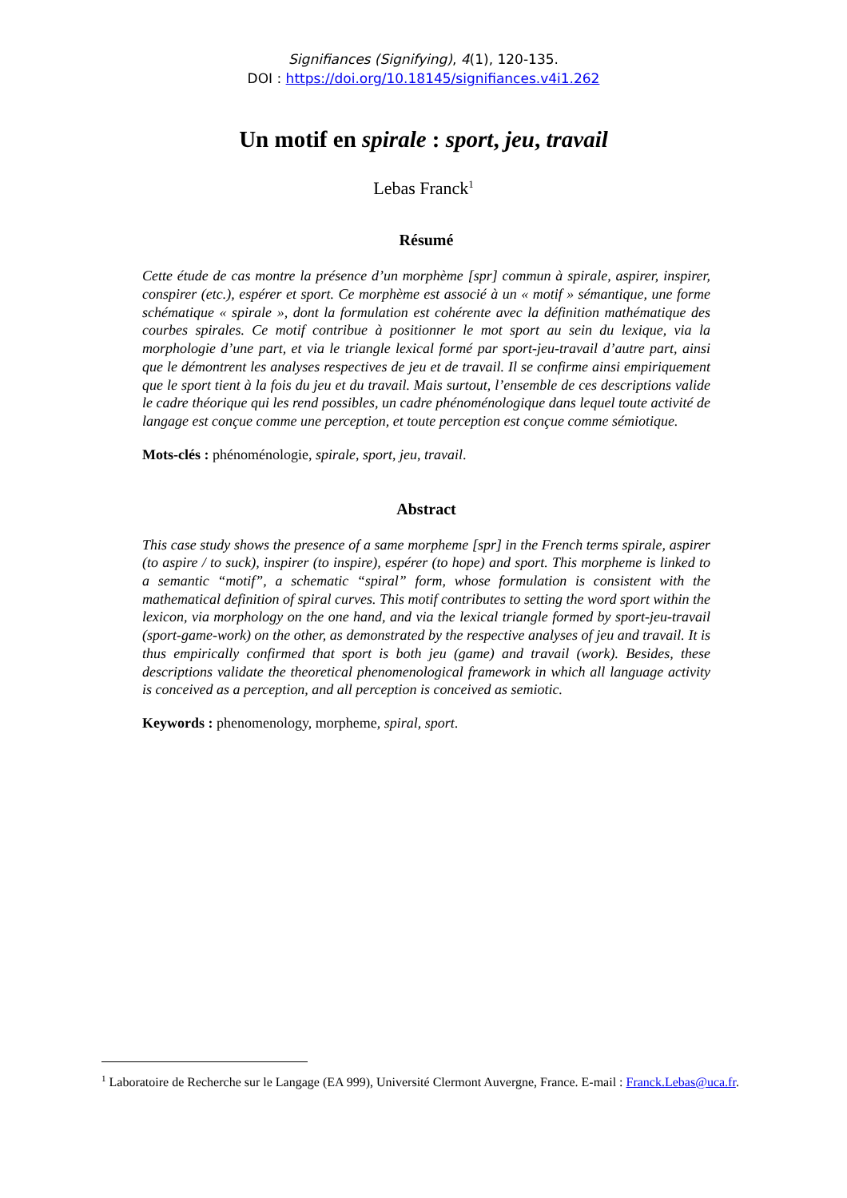Signifiances (Signifying), 4(1), 120-135.
DOI : https://doi.org/10.18145/signifiances.v4i1.262
Un motif en spirale : sport, jeu, travail
Lebas Franck<sup>1</sup>
Résumé
Cette étude de cas montre la présence d’un morphème [spr] commun à spirale, aspirer, inspirer, conspirer (etc.), espérer et sport. Ce morphème est associé à un « motif » sémantique, une forme schématique « spirale », dont la formulation est cohérente avec la définition mathématique des courbes spirales. Ce motif contribue à positionner le mot sport au sein du lexique, via la morphologie d’une part, et via le triangle lexical formé par sport-jeu-travail d’autre part, ainsi que le démontrent les analyses respectives de jeu et de travail. Il se confirme ainsi empiriquement que le sport tient à la fois du jeu et du travail. Mais surtout, l’ensemble de ces descriptions valide le cadre théorique qui les rend possibles, un cadre phénoménologique dans lequel toute activité de langage est conçue comme une perception, et toute perception est conçue comme sémiotique.
Mots-clés : phénoménologie, spirale, sport, jeu, travail.
Abstract
This case study shows the presence of a same morpheme [spr] in the French terms spirale, aspirer (to aspire / to suck), inspirer (to inspire), espérer (to hope) and sport. This morpheme is linked to a semantic “motif”, a schematic “spiral” form, whose formulation is consistent with the mathematical definition of spiral curves. This motif contributes to setting the word sport within the lexicon, via morphology on the one hand, and via the lexical triangle formed by sport-jeu-travail (sport-game-work) on the other, as demonstrated by the respective analyses of jeu and travail. It is thus empirically confirmed that sport is both jeu (game) and travail (work). Besides, these descriptions validate the theoretical phenomenological framework in which all language activity is conceived as a perception, and all perception is conceived as semiotic.
Keywords : phenomenology, morpheme, spiral, sport.
<sup>1</sup> Laboratoire de Recherche sur le Langage (EA 999), Université Clermont Auvergne, France. E-mail : Franck.Lebas@uca.fr.